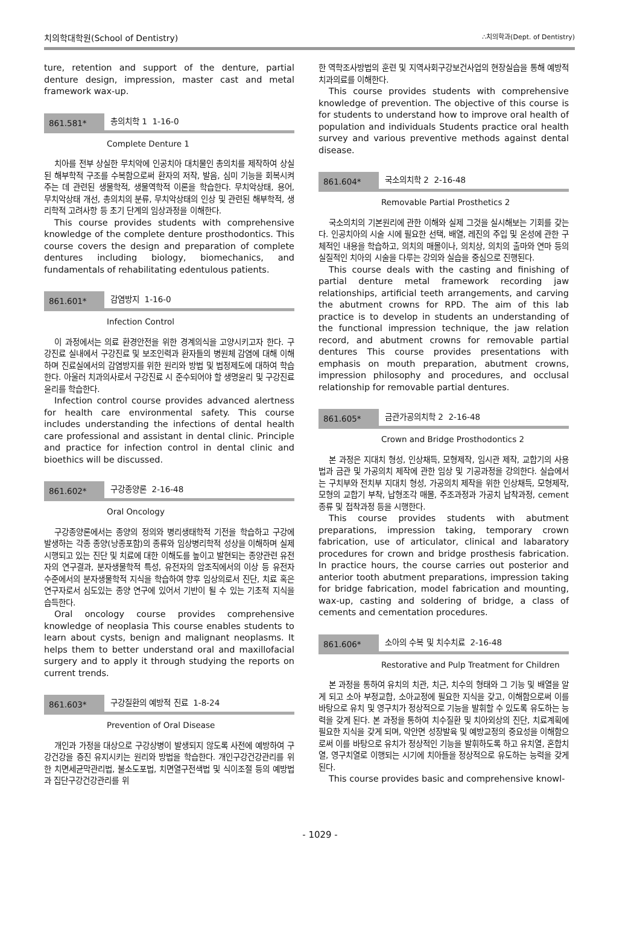치의학대학원(School of Dentistry) ∴치의학과(Dept. of Dentistry)
ture, retention and support of the denture, partial denture design, impression, master cast and metal framework wax-up.
861.581* 총의치학 1 1-16-0
Complete Denture 1
치아를 전부 상실한 무치악에 인공치아 대치물인 총의치를 제작하여 상실된 해부학적 구조를 수복함으로써 환자의 저작, 발음, 심미 기능을 회복시켜주는 데 관련된 생물학적, 생물역학적 이론을 학습한다. 무치악상태, 용어, 무치악상태 개선, 총의치의 분류, 무치악상태의 인상 및 관련된 해부학적, 생리학적 고려사항 등 초기 단계의 임상과정을 이해한다.
This course provides students with comprehensive knowledge of the complete denture prosthodontics. This course covers the design and preparation of complete dentures including biology, biomechanics, and fundamentals of rehabilitating edentulous patients.
861.601* 감염방지 1-16-0
Infection Control
이 과정에서는 의료 환경안전을 위한 경계의식을 고양시키고자 한다. 구강진료 실내에서 구강진료 및 보조인력과 환자들의 병원체 감염에 대해 이해하며 진료실에서의 감염방지를 위한 원리와 방법 및 법정제도에 대하여 학습한다. 아울러 치과의사로서 구강진료 시 준수되어야 할 생명윤리 및 구강진료윤리를 학습한다.
Infection control course provides advanced alertness for health care environmental safety. This course includes understanding the infections of dental health care professional and assistant in dental clinic. Principle and practice for infection control in dental clinic and bioethics will be discussed.
861.602* 구강종양론 2-16-48
Oral Oncology
구강종양론에서는 종양의 정의와 병리생태학적 기전을 학습하고 구강에 발생하는 각종 종양(낭종포함)의 종류와 임상병리학적 성상을 이해하며 실제 시행되고 있는 진단 및 치료에 대한 이해도를 높이고 발현되는 종양관련 유전자의 연구결과, 분자생물학적 특성, 유전자의 암조직에서의 이상 등 유전자 수준에서의 분자생물학적 지식을 학습하여 향후 임상의로서 진단, 치료 혹은 연구자로서 심도있는 종양 연구에 있어서 기반이 될 수 있는 기초적 지식을 습득한다.
Oral oncology course provides comprehensive knowledge of neoplasia This course enables students to learn about cysts, benign and malignant neoplasms. It helps them to better understand oral and maxillofacial surgery and to apply it through studying the reports on current trends.
861.603* 구강질환의 예방적 진료 1-8-24
Prevention of Oral Disease
개인과 가정을 대상으로 구강상병이 발생되지 않도록 사전에 예방하여 구강건강을 증진 유지시키는 원리와 방법을 학습한다. 개인구강건강관리를 위한 치면세균막관리법, 불소도포법, 치면열구전색법 및 식이조절 등의 예방법과 집단구강건강관리를 위
한 역학조사방법의 훈련 및 지역사회구강보건사업의 현장실습을 통해 예방적 치과의료를 이해한다.
This course provides students with comprehensive knowledge of prevention. The objective of this course is for students to understand how to improve oral health of population and individuals Students practice oral health survey and various preventive methods against dental disease.
861.604* 국소의치학 2 2-16-48
Removable Partial Prosthetics 2
국소의치의 기본원리에 관한 이해와 실제 그것을 실시해보는 기회를 갖는다. 인공치아의 시술 시에 필요한 선택, 배열, 레진의 주입 및 온성에 관한 구체적인 내용을 학습하고, 의치의 매몰이나, 의치상, 의치의 출마와 연마 등의 실질적인 치아의 시술을 다루는 강의와 실습을 중심으로 진행된다.
This course deals with the casting and finishing of partial denture metal framework recording jaw relationships, artificial teeth arrangements, and carving the abutment crowns for RPD. The aim of this lab practice is to develop in students an understanding of the functional impression technique, the jaw relation record, and abutment crowns for removable partial dentures This course provides presentations with emphasis on mouth preparation, abutment crowns, impression philosophy and procedures, and occlusal relationship for removable partial dentures.
861.605* 금관가공의치학 2 2-16-48
Crown and Bridge Prosthodontics 2
본 과정은 지대치 형성, 인상채득, 모형제작, 임시관 제작, 교합기의 사용법과 금관 및 가공의치 제작에 관한 임상 및 기공과정을 강의한다. 실습에서는 구치부와 전치부 지대치 형성, 가공의치 제작을 위한 인상채득, 모형제작, 모형의 교합기 부착, 납형조각 매몰, 주조과정과 가공치 납착과정, cement 종류 및 접착과정 등을 시행한다.
This course provides students with abutment preparations, impression taking, temporary crown fabrication, use of articulator, clinical and labaratory procedures for crown and bridge prosthesis fabrication. In practice hours, the course carries out posterior and anterior tooth abutment preparations, impression taking for bridge fabrication, model fabrication and mounting, wax-up, casting and soldering of bridge, a class of cements and cementation procedures.
861.606* 소아의 수복 및 치수치료 2-16-48
Restorative and Pulp Treatment for Children
본 과정을 통하여 유치의 치관, 치근, 치수의 형태와 그 기능 및 배열을 알게 되고 소아 부정교합, 소아교정에 필요한 지식을 갖고, 이해함으로써 이를 바탕으로 유치 및 영구치가 정상적으로 기능을 발휘할 수 있도록 유도하는 능력을 갖게 된다. 본 과정을 통하여 치수질환 및 치아외상의 진단, 치료계획에 필요한 지식을 갖게 되며, 악안면 성장발육 및 예방교정의 중요성을 이해함으로써 이를 바탕으로 유치가 정상적인 기능을 발휘하도록 하고 유치열, 혼합치열, 영구치열로 이행되는 시기에 치아들을 정상적으로 유도하는 능력을 갖게 된다.
This course provides basic and comprehensive knowl-
- 1029 -